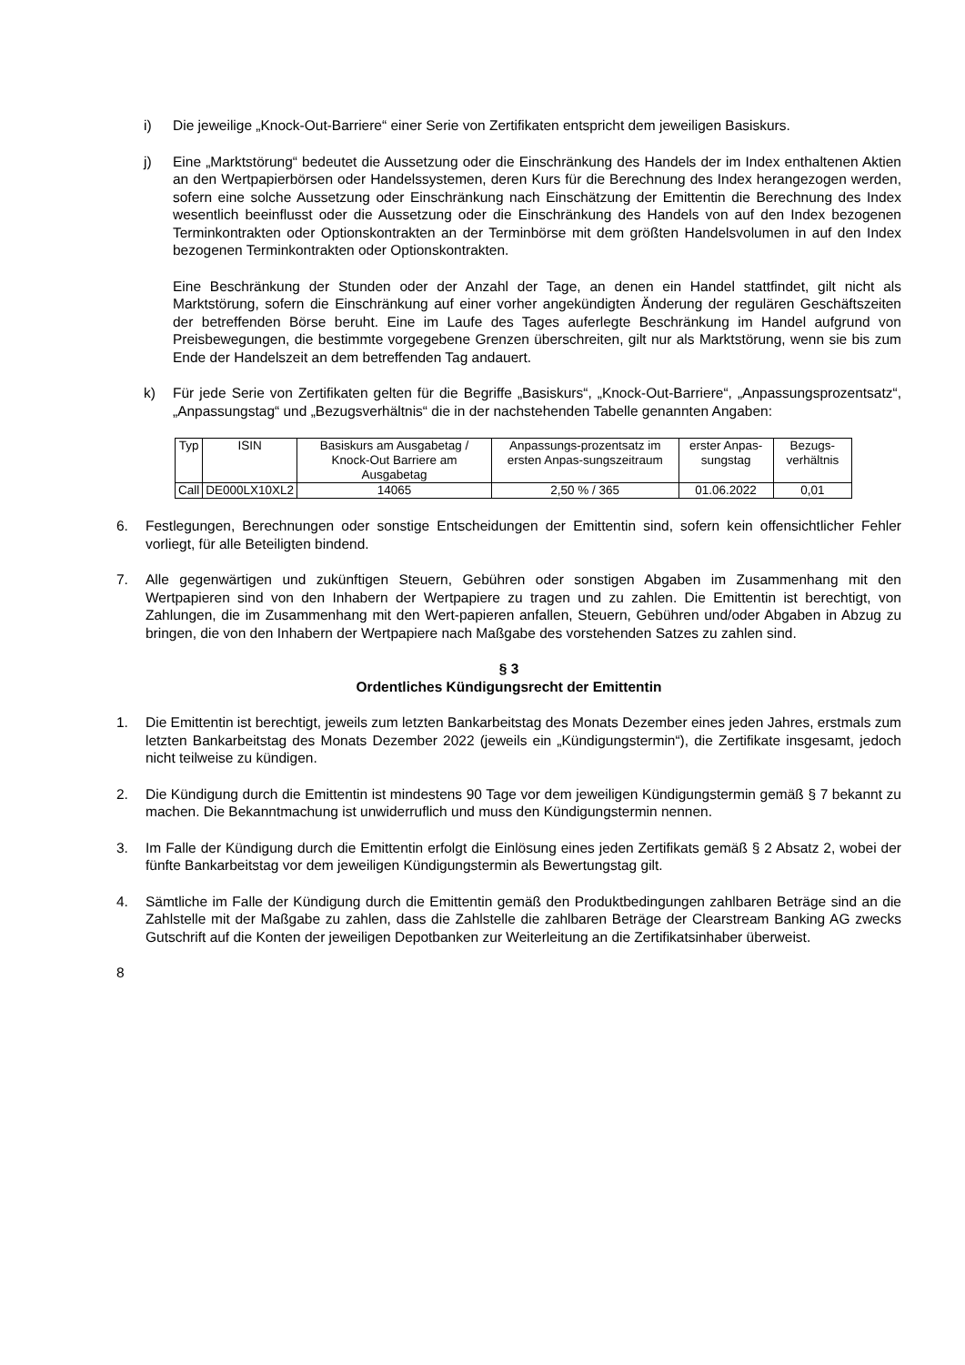i) Die jeweilige „Knock-Out-Barriere“ einer Serie von Zertifikaten entspricht dem jeweiligen Basiskurs.
j) Eine „Marktstörung“ bedeutet die Aussetzung oder die Einschränkung des Handels der im Index enthaltenen Aktien an den Wertpapierbörsen oder Handelssystemen, deren Kurs für die Berechnung des Index herangezogen werden, sofern eine solche Aussetzung oder Einschränkung nach Einschätzung der Emittentin die Berechnung des Index wesentlich beeinflusst oder die Aussetzung oder die Einschränkung des Handels von auf den Index bezogenen Terminkontrakten oder Optionskontrakten an der Terminbörse mit dem größten Handelsvolumen in auf den Index bezogenen Terminkontrakten oder Optionskontrakten.
Eine Beschränkung der Stunden oder der Anzahl der Tage, an denen ein Handel stattfindet, gilt nicht als Marktstörung, sofern die Einschränkung auf einer vorher angekündigten Änderung der regulären Geschäftszeiten der betreffenden Börse beruht. Eine im Laufe des Tages auferlegte Beschränkung im Handel aufgrund von Preisbewegungen, die bestimmte vorgegebene Grenzen überschreiten, gilt nur als Marktstörung, wenn sie bis zum Ende der Handelszeit an dem betreffenden Tag andauert.
k) Für jede Serie von Zertifikaten gelten für die Begriffe „Basiskurs“, „Knock-Out-Barriere“, „Anpassungsprozentsatz“, „Anpassungstag“ und „Bezugsverhältnis“ die in der nachstehenden Tabelle genannten Angaben:
| Typ | ISIN | Basiskurs am Ausgabetag / Knock-Out Barriere am Ausgabetag | Anpassungs-prozentsatz im ersten Anpas-sungszeitraum | erster Anpas-sungstag | Bezugs-verhältnis |
| --- | --- | --- | --- | --- | --- |
| Call | DE000LX10XL2 | 14065 | 2,50 % / 365 | 01.06.2022 | 0,01 |
6. Festlegungen, Berechnungen oder sonstige Entscheidungen der Emittentin sind, sofern kein offensichtlicher Fehler vorliegt, für alle Beteiligten bindend.
7. Alle gegenwärtigen und zukünftigen Steuern, Gebühren oder sonstigen Abgaben im Zusammenhang mit den Wertpapieren sind von den Inhabern der Wertpapiere zu tragen und zu zahlen. Die Emittentin ist berechtigt, von Zahlungen, die im Zusammenhang mit den Wert-papieren anfallen, Steuern, Gebühren und/oder Abgaben in Abzug zu bringen, die von den Inhabern der Wertpapiere nach Maßgabe des vorstehenden Satzes zu zahlen sind.
§ 3
Ordentliches Kündigungsrecht der Emittentin
1. Die Emittentin ist berechtigt, jeweils zum letzten Bankarbeitstag des Monats Dezember eines jeden Jahres, erstmals zum letzten Bankarbeitstag des Monats Dezember 2022 (jeweils ein „Kündigungstermin“), die Zertifikate insgesamt, jedoch nicht teilweise zu kündigen.
2. Die Kündigung durch die Emittentin ist mindestens 90 Tage vor dem jeweiligen Kündigungstermin gemäß § 7 bekannt zu machen. Die Bekanntmachung ist unwiderruflich und muss den Kündigungstermin nennen.
3. Im Falle der Kündigung durch die Emittentin erfolgt die Einlösung eines jeden Zertifikats gemäß § 2 Absatz 2, wobei der fünfte Bankarbeitstag vor dem jeweiligen Kündigungstermin als Bewertungstag gilt.
4. Sämtliche im Falle der Kündigung durch die Emittentin gemäß den Produktbedingungen zahlbaren Beträge sind an die Zahlstelle mit der Maßgabe zu zahlen, dass die Zahlstelle die zahlbaren Beträge der Clearstream Banking AG zwecks Gutschrift auf die Konten der jeweiligen Depotbanken zur Weiterleitung an die Zertifikatsinhaber überweist.
8